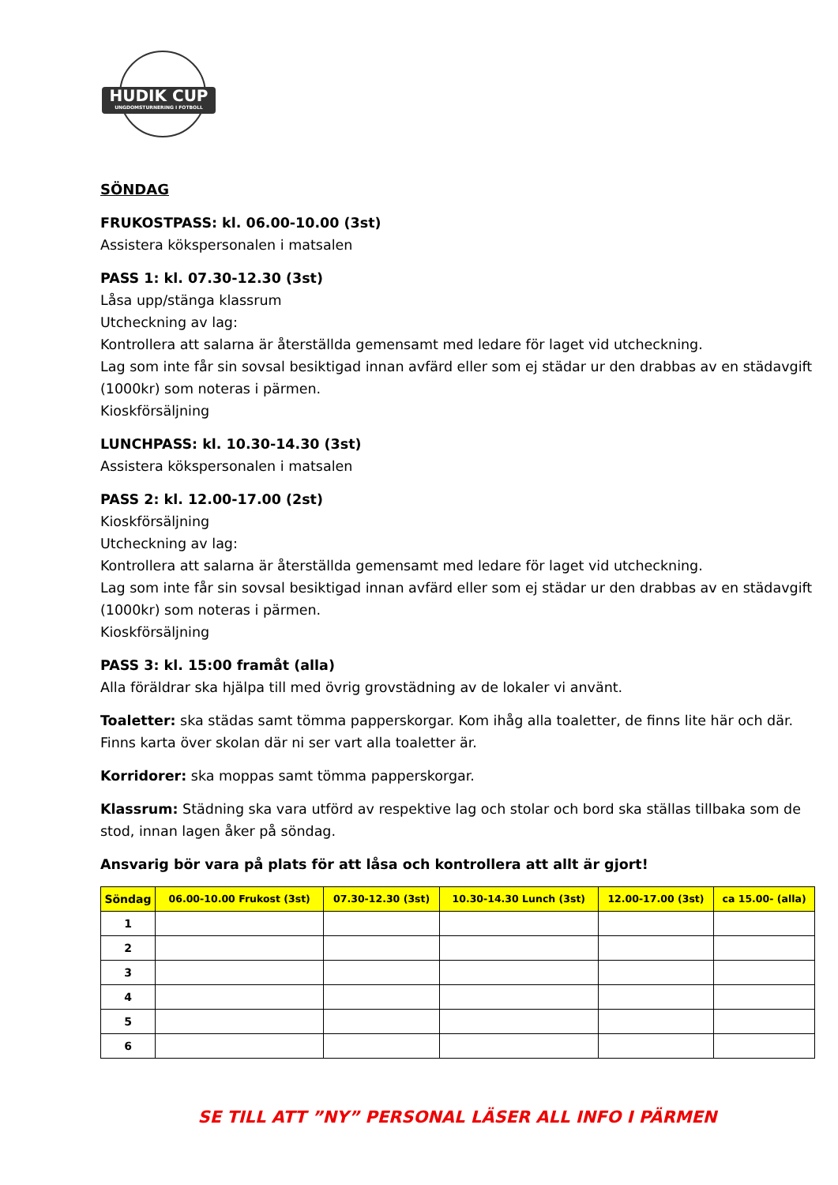HUDIK CUP
UNGDOMSTURNERING I FOTBOLL
SÖNDAG
FRUKOSTPASS: kl. 06.00-10.00 (3st)
Assistera kökspersonalen i matsalen
PASS 1: kl. 07.30-12.30 (3st)
Låsa upp/stänga klassrum
Utcheckning av lag:
Kontrollera att salarna är återställda gemensamt med ledare för laget vid utcheckning.
Lag som inte får sin sovsal besiktigad innan avfärd eller som ej städar ur den drabbas av en städavgift (1000kr) som noteras i pärmen.
Kioskförsäljning
LUNCHPASS: kl. 10.30-14.30 (3st)
Assistera kökspersonalen i matsalen
PASS 2: kl. 12.00-17.00 (2st)
Kioskförsäljning
Utcheckning av lag:
Kontrollera att salarna är återställda gemensamt med ledare för laget vid utcheckning.
Lag som inte får sin sovsal besiktigad innan avfärd eller som ej städar ur den drabbas av en städavgift (1000kr) som noteras i pärmen.
Kioskförsäljning
PASS 3: kl. 15:00 framåt (alla)
Alla föräldrar ska hjälpa till med övrig grovstädning av de lokaler vi använt.
Toaletter: ska städas samt tömma papperskorgar. Kom ihåg alla toaletter, de finns lite här och där. Finns karta över skolan där ni ser vart alla toaletter är.
Korridorer: ska moppas samt tömma papperskorgar.
Klassrum: Städning ska vara utförd av respektive lag och stolar och bord ska ställas tillbaka som de stod, innan lagen åker på söndag.
Ansvarig bör vara på plats för att låsa och kontrollera att allt är gjort!
| Söndag | 06.00-10.00 Frukost (3st) | 07.30-12.30 (3st) | 10.30-14.30 Lunch (3st) | 12.00-17.00 (3st) | ca 15.00- (alla) |
| --- | --- | --- | --- | --- | --- |
| 1 | | | | | |
| 2 | | | | | |
| 3 | | | | | |
| 4 | | | | | |
| 5 | | | | | |
| 6 | | | | | |
SE TILL ATT ”NY” PERSONAL LÄSER ALL INFO I PÄRMEN